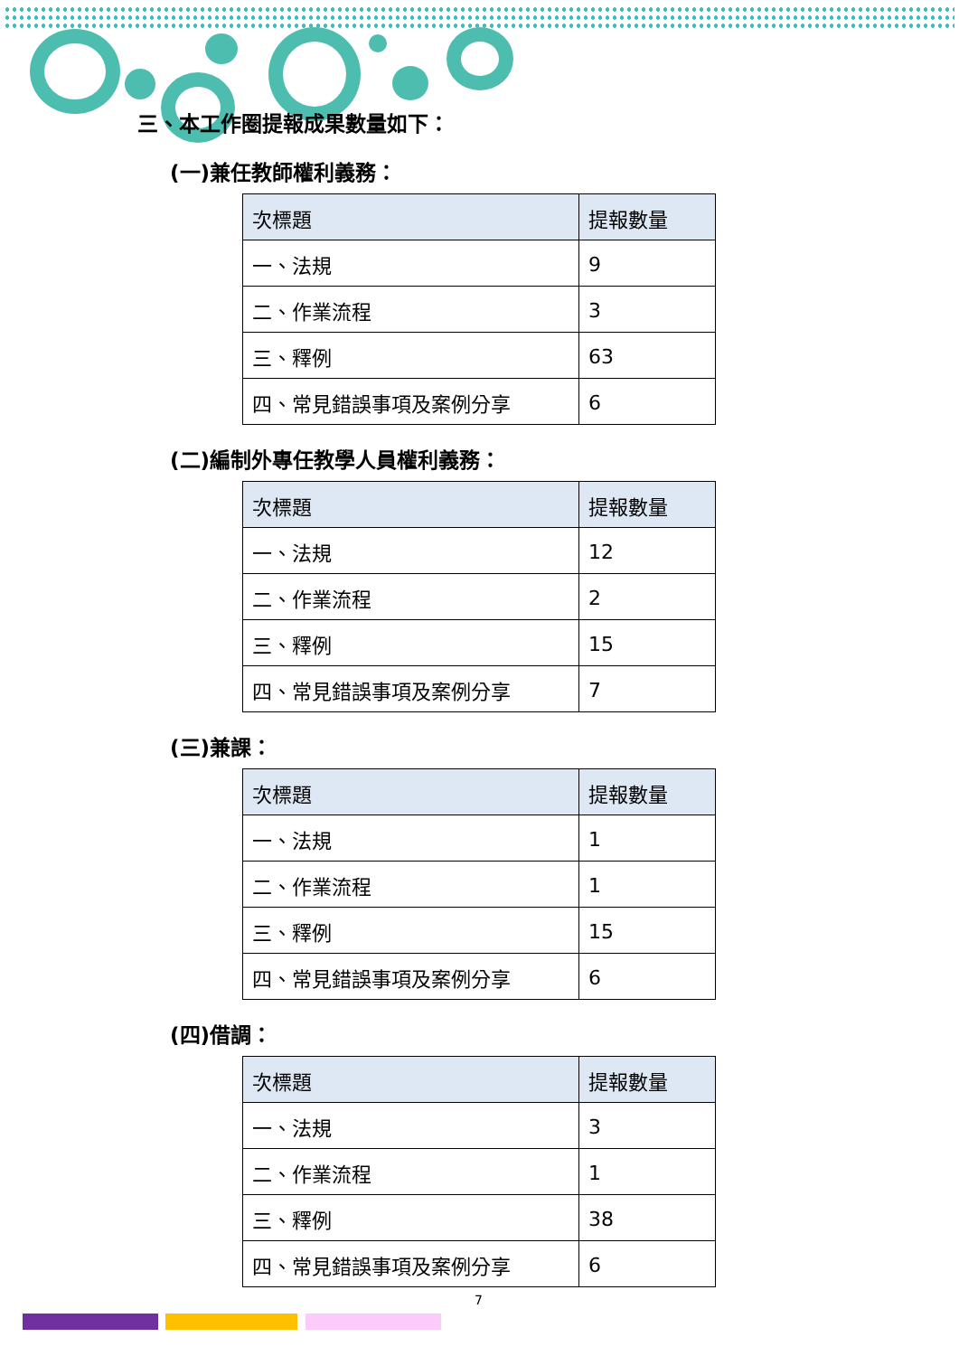三、本工作圈提報成果數量如下：
(一)兼任教師權利義務：
| 次標題 | 提報數量 |
| --- | --- |
| 一、法規 | 9 |
| 二、作業流程 | 3 |
| 三、釋例 | 63 |
| 四、常見錯誤事項及案例分享 | 6 |
(二)編制外專任教學人員權利義務：
| 次標題 | 提報數量 |
| --- | --- |
| 一、法規 | 12 |
| 二、作業流程 | 2 |
| 三、釋例 | 15 |
| 四、常見錯誤事項及案例分享 | 7 |
(三)兼課：
| 次標題 | 提報數量 |
| --- | --- |
| 一、法規 | 1 |
| 二、作業流程 | 1 |
| 三、釋例 | 15 |
| 四、常見錯誤事項及案例分享 | 6 |
(四)借調：
| 次標題 | 提報數量 |
| --- | --- |
| 一、法規 | 3 |
| 二、作業流程 | 1 |
| 三、釋例 | 38 |
| 四、常見錯誤事項及案例分享 | 6 |
7